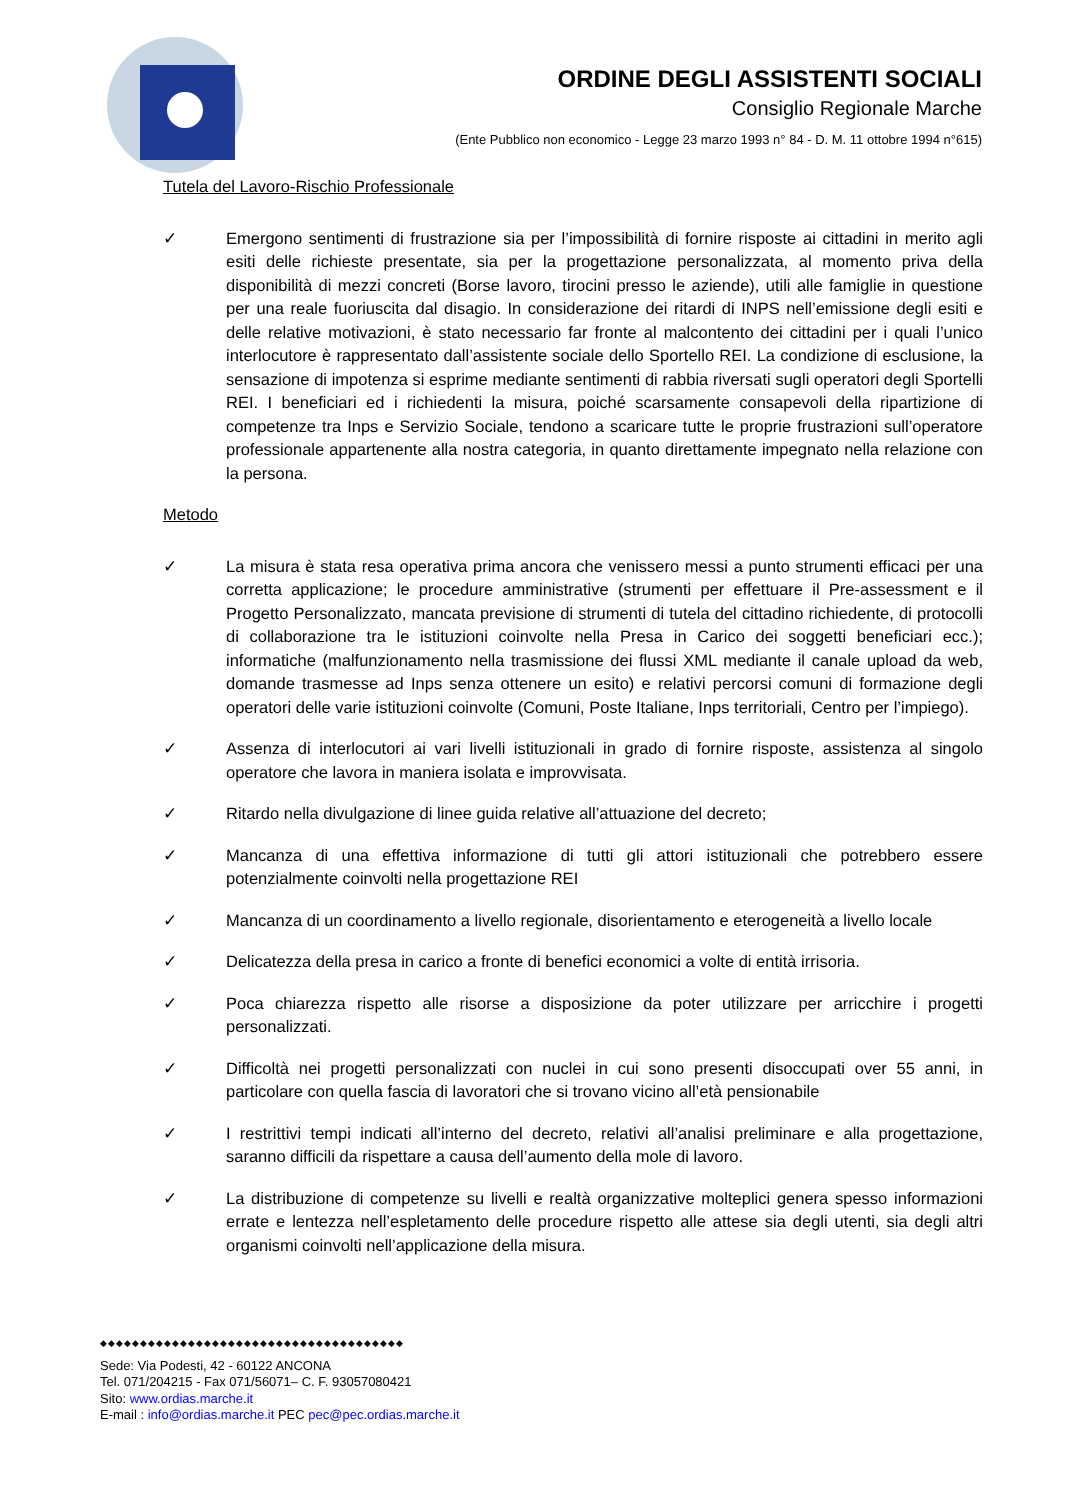ORDINE DEGLI ASSISTENTI SOCIALI
Consiglio Regionale Marche
(Ente Pubblico non economico - Legge 23 marzo 1993 n° 84 - D. M. 11 ottobre 1994 n°615)
Tutela del Lavoro-Rischio Professionale
✓ Emergono sentimenti di frustrazione sia per l’impossibilità di fornire risposte ai cittadini in merito agli esiti delle richieste presentate, sia per la progettazione personalizzata, al momento priva della disponibilità di mezzi concreti (Borse lavoro, tirocini presso le aziende), utili alle famiglie in questione per una reale fuoriuscita dal disagio. In considerazione dei ritardi di INPS nell’emissione degli esiti e delle relative motivazioni, è stato necessario far fronte al malcontento dei cittadini per i quali l’unico interlocutore è rappresentato dall’assistente sociale dello Sportello REI. La condizione di esclusione, la sensazione di impotenza si esprime mediante sentimenti di rabbia riversati sugli operatori degli Sportelli REI. I beneficiari ed i richiedenti la misura, poiché scarsamente consapevoli della ripartizione di competenze tra Inps e Servizio Sociale, tendono a scaricare tutte le proprie frustrazioni sull’operatore professionale appartenente alla nostra categoria, in quanto direttamente impegnato nella relazione con la persona.
Metodo
✓ La misura è stata resa operativa prima ancora che venissero messi a punto strumenti efficaci per una corretta applicazione; le procedure amministrative (strumenti per effettuare il Pre-assessment e il Progetto Personalizzato, mancata previsione di strumenti di tutela del cittadino richiedente, di protocolli di collaborazione tra le istituzioni coinvolte nella Presa in Carico dei soggetti beneficiari ecc.); informatiche (malfunzionamento nella trasmissione dei flussi XML mediante il canale upload da web, domande trasmesse ad Inps senza ottenere un esito) e relativi percorsi comuni di formazione degli operatori delle varie istituzioni coinvolte (Comuni, Poste Italiane, Inps territoriali, Centro per l’impiego).
✓ Assenza di interlocutori ai vari livelli istituzionali in grado di fornire risposte, assistenza al singolo operatore che lavora in maniera isolata e improvvisata.
✓ Ritardo nella divulgazione di linee guida relative all’attuazione del decreto;
✓ Mancanza di una effettiva informazione di tutti gli attori istituzionali che potrebbero essere potenzialmente coinvolti nella progettazione REI
✓ Mancanza di un coordinamento a livello regionale, disorientamento e eterogeneità a livello locale
✓ Delicatezza della presa in carico a fronte di benefici economici a volte di entità irrisoria.
✓ Poca chiarezza rispetto alle risorse a disposizione da poter utilizzare per arricchire i progetti personalizzati.
✓ Difficoltà nei progetti personalizzati con nuclei in cui sono presenti disoccupati over 55 anni, in particolare con quella fascia di lavoratori che si trovano vicino all’età pensionabile
✓ I restrittivi tempi indicati all’interno del decreto, relativi all’analisi preliminare e alla progettazione, saranno difficili da rispettare a causa dell’aumento della mole di lavoro.
✓ La distribuzione di competenze su livelli e realtà organizzative molteplici genera spesso informazioni errate e lentezza nell’espletamento delle procedure rispetto alle attese sia degli utenti, sia degli altri organismi coinvolti nell’applicazione della misura.
◆◆◆◆◆◆◆◆◆◆◆◆◆◆◆◆◆◆◆◆◆◆◆◆◆◆◆◆◆◆◆◆◆◆◆◆◆◆
Sede: Via Podesti, 42 - 60122 ANCONA
Tel. 071/204215 - Fax 071/56071– C. F. 93057080421
Sito: www.ordias.marche.it
E-mail : info@ordias.marche.it PEC pec@pec.ordias.marche.it